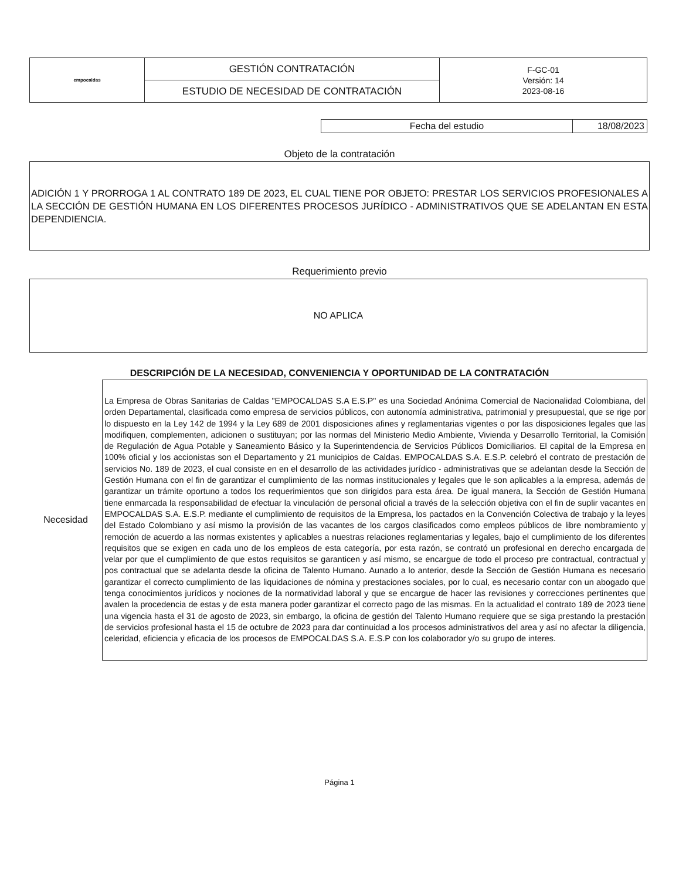| empocaldas | GESTIÓN CONTRATACIÓN | F-GC-01 Versión: 14 2023-08-16 |
| | ESTUDIO DE NECESIDAD DE CONTRATACIÓN | |
| Fecha del estudio | 18/08/2023 |
Objeto de la contratación
ADICIÓN 1 Y PRORROGA 1 AL CONTRATO 189 DE 2023, EL CUAL TIENE POR OBJETO: PRESTAR LOS SERVICIOS PROFESIONALES A LA SECCIÓN DE GESTIÓN HUMANA EN LOS DIFERENTES PROCESOS JURÍDICO - ADMINISTRATIVOS QUE SE ADELANTAN EN ESTA DEPENDIENCIA.
Requerimiento previo
NO APLICA
DESCRIPCIÓN DE LA NECESIDAD, CONVENIENCIA Y OPORTUNIDAD DE LA CONTRATACIÓN
Necesidad
La Empresa de Obras Sanitarias de Caldas "EMPOCALDAS S.A E.S.P" es una Sociedad Anónima Comercial de Nacionalidad Colombiana, del orden Departamental, clasificada como empresa de servicios públicos, con autonomía administrativa, patrimonial y presupuestal, que se rige por lo dispuesto en la Ley 142 de 1994 y la Ley 689 de 2001 disposiciones afines y reglamentarias vigentes o por las disposiciones legales que las modifiquen, complementen, adicionen o sustituyan; por las normas del Ministerio Medio Ambiente, Vivienda y Desarrollo Territorial, la Comisión de Regulación de Agua Potable y Saneamiento Básico y la Superintendencia de Servicios Públicos Domiciliarios. El capital de la Empresa en 100% oficial y los accionistas son el Departamento y 21 municipios de Caldas. EMPOCALDAS S.A. E.S.P. celebró el contrato de prestación de servicios No. 189 de 2023, el cual consiste en en el desarrollo de las actividades jurídico - administrativas que se adelantan desde la Sección de Gestión Humana con el fin de garantizar el cumplimiento de las normas institucionales y legales que le son aplicables a la empresa, además de garantizar un trámite oportuno a todos los requerimientos que son dirigidos para esta área. De igual manera, la Sección de Gestión Humana tiene enmarcada la responsabilidad de efectuar la vinculación de personal oficial a través de la selección objetiva con el fin de suplir vacantes en EMPOCALDAS S.A. E.S.P. mediante el cumplimiento de requisitos de la Empresa, los pactados en la Convención Colectiva de trabajo y la leyes del Estado Colombiano y así mismo la provisión de las vacantes de los cargos clasificados como empleos públicos de libre nombramiento y remoción de acuerdo a las normas existentes y aplicables a nuestras relaciones reglamentarias y legales, bajo el cumplimiento de los diferentes requisitos que se exigen en cada uno de los empleos de esta categoría, por esta razón, se contrató un profesional en derecho encargada de velar por que el cumplimiento de que estos requisitos se garanticen y así mismo, se encargue de todo el proceso pre contractual, contractual y pos contractual que se adelanta desde la oficina de Talento Humano. Aunado a lo anterior, desde la Sección de Gestión Humana es necesario garantizar el correcto cumplimiento de las liquidaciones de nómina y prestaciones sociales, por lo cual, es necesario contar con un abogado que tenga conocimientos jurídicos y nociones de la normatividad laboral y que se encargue de hacer las revisiones y correcciones pertinentes que avalen la procedencia de estas y de esta manera poder garantizar el correcto pago de las mismas. En la actualidad el contrato 189 de 2023 tiene una vigencia hasta el 31 de agosto de 2023, sin embargo, la oficina de gestión del Talento Humano requiere que se siga prestando la prestación de servicios profesional hasta el 15 de octubre de 2023 para dar continuidad a los procesos administrativos del area y así no afectar la diligencia, celeridad, eficiencia y eficacia de los procesos de EMPOCALDAS S.A. E.S.P con los colaborador y/o su grupo de interes.
Página 1